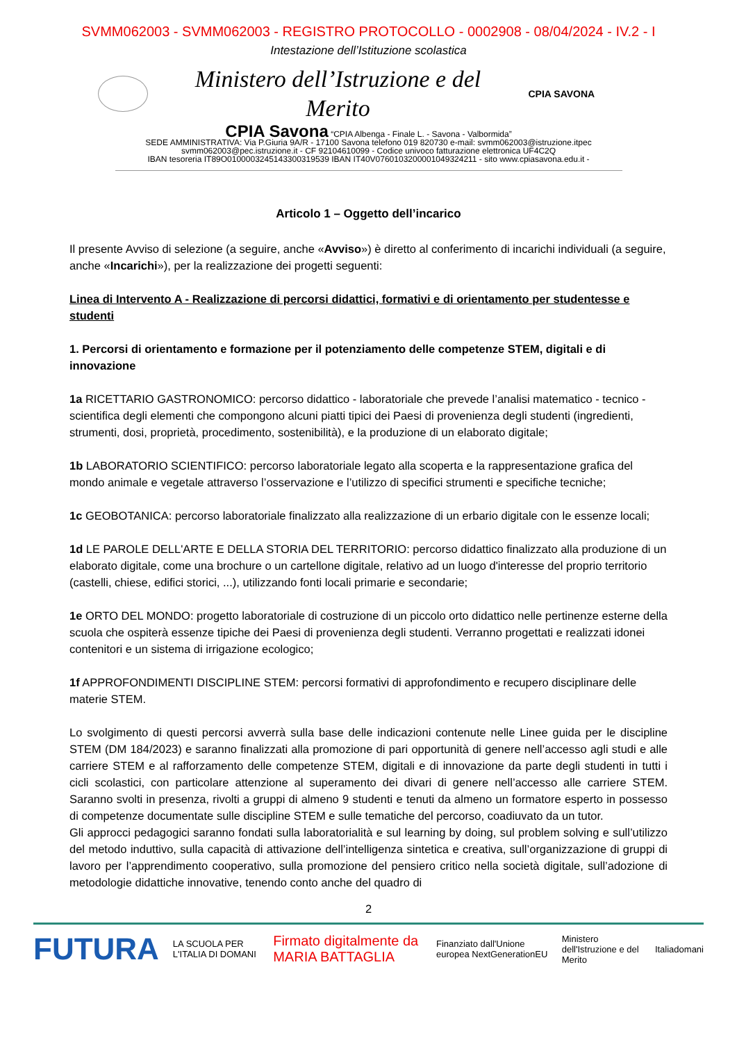SVMM062003 - SVMM062003 - REGISTRO PROTOCOLLO - 0002908 - 08/04/2024 - IV.2 - I
Intestazione dell’Istituzione scolastica
Ministero dell’Istruzione e del
Merito
CPIA SAVONA
CPIA Savona “CPIA Albenga - Finale L. - Savona - Valbormida”
SEDE AMMINISTRATIVA: Via P.Giuria 9A/R - 17100 Savona telefono 019 820730 e-mail: svmm062003@istruzione.itpec svmm062003@pec.istruzione.it - CF 92104610099 - Codice univoco fatturazione elettronica UF4C2Q
IBAN tesoreria IT89O0100003245143300319539 IBAN IT40V0760103200001049324211 - sito www.cpiasavona.edu.it -
Articolo 1 – Oggetto dell’incarico
Il presente Avviso di selezione (a seguire, anche «Avviso») è diretto al conferimento di incarichi individuali (a seguire, anche «Incarichi»), per la realizzazione dei progetti seguenti:
Linea di Intervento A - Realizzazione di percorsi didattici, formativi e di orientamento per studentesse e studenti
1. Percorsi di orientamento e formazione per il potenziamento delle competenze STEM, digitali e di innovazione
1a RICETTARIO GASTRONOMICO: percorso didattico - laboratoriale che prevede l’analisi matematico - tecnico - scientifica degli elementi che compongono alcuni piatti tipici dei Paesi di provenienza degli studenti (ingredienti, strumenti, dosi, proprietà, procedimento, sostenibilità), e la produzione di un elaborato digitale;
1b LABORATORIO SCIENTIFICO: percorso laboratoriale legato alla scoperta e la rappresentazione grafica del mondo animale e vegetale attraverso l’osservazione e l’utilizzo di specifici strumenti e specifiche tecniche;
1c GEOBOTANICA: percorso laboratoriale finalizzato alla realizzazione di un erbario digitale con le essenze locali;
1d LE PAROLE DELL'ARTE E DELLA STORIA DEL TERRITORIO: percorso didattico finalizzato alla produzione di un elaborato digitale, come una brochure o un cartellone digitale, relativo ad un luogo d'interesse del proprio territorio (castelli, chiese, edifici storici, ...), utilizzando fonti locali primarie e secondarie;
1e ORTO DEL MONDO: progetto laboratoriale di costruzione di un piccolo orto didattico nelle pertinenze esterne della scuola che ospiterà essenze tipiche dei Paesi di provenienza degli studenti. Verranno progettati e realizzati idonei contenitori e un sistema di irrigazione ecologico;
1f APPROFONDIMENTI DISCIPLINE STEM: percorsi formativi di approfondimento e recupero disciplinare delle materie STEM.
Lo svolgimento di questi percorsi avverrà sulla base delle indicazioni contenute nelle Linee guida per le discipline STEM (DM 184/2023) e saranno finalizzati alla promozione di pari opportunità di genere nell’accesso agli studi e alle carriere STEM e al rafforzamento delle competenze STEM, digitali e di innovazione da parte degli studenti in tutti i cicli scolastici, con particolare attenzione al superamento dei divari di genere nell’accesso alle carriere STEM. Saranno svolti in presenza, rivolti a gruppi di almeno 9 studenti e tenuti da almeno un formatore esperto in possesso di competenze documentate sulle discipline STEM e sulle tematiche del percorso, coadiuvato da un tutor.
Gli approcci pedagogici saranno fondati sulla laboratorialità e sul learning by doing, sul problem solving e sull’utilizzo del metodo induttivo, sulla capacità di attivazione dell’intelligenza sintetica e creativa, sull’organizzazione di gruppi di lavoro per l’apprendimento cooperativo, sulla promozione del pensiero critico nella società digitale, sull’adozione di metodologie didattiche innovative, tenendo conto anche del quadro di
2
FUTURA LA SCUOLA PER L'ITALIA DI DOMANI Firmato digitalmente da MARIA BATTAGLIA Finanziato dall'Unione europea NextGenerationEU Ministero dell'Istruzione e del Merito Italiadomani